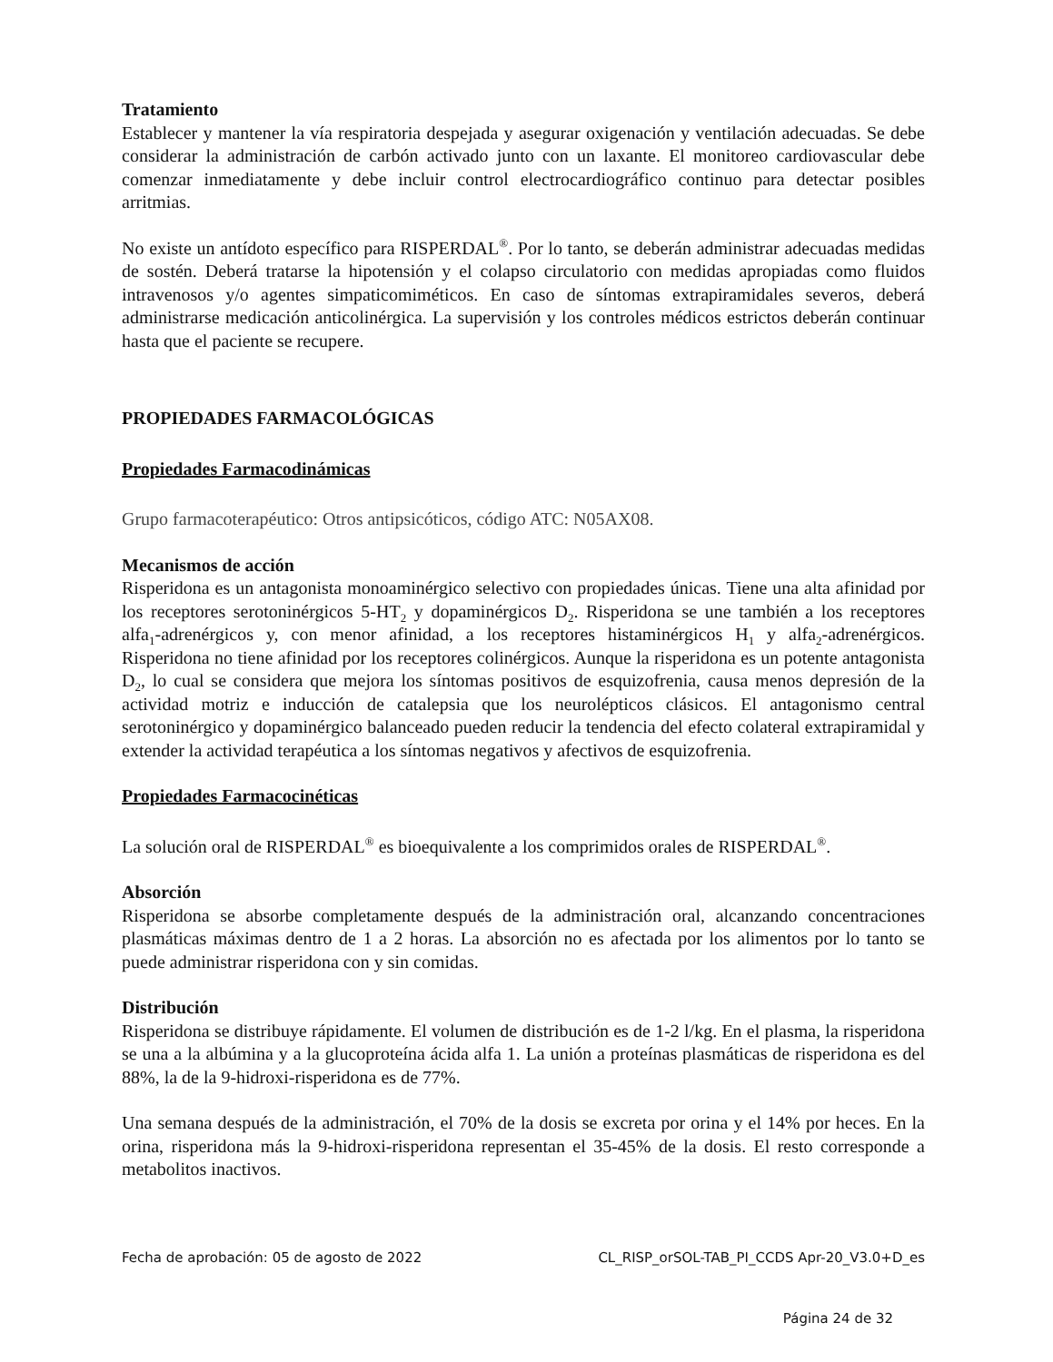Tratamiento
Establecer y mantener la vía respiratoria despejada y asegurar oxigenación y ventilación adecuadas. Se debe considerar la administración de carbón activado junto con un laxante. El monitoreo cardiovascular debe comenzar inmediatamente y debe incluir control electrocardiográfico continuo para detectar posibles arritmias.
No existe un antídoto específico para RISPERDAL<sup>®</sup>. Por lo tanto, se deberán administrar adecuadas medidas de sostén. Deberá tratarse la hipotensión y el colapso circulatorio con medidas apropiadas como fluidos intravenosos y/o agentes simpaticomiméticos. En caso de síntomas extrapiramidales severos, deberá administrarse medicación anticolinérgica. La supervisión y los controles médicos estrictos deberán continuar hasta que el paciente se recupere.
PROPIEDADES FARMACOLÓGICAS
Propiedades Farmacodinámicas
Grupo farmacoterapéutico: Otros antipsicóticos, código ATC: N05AX08.
Mecanismos de acción
Risperidona es un antagonista monoaminérgico selectivo con propiedades únicas. Tiene una alta afinidad por los receptores serotoninérgicos 5-HT<sub>2</sub> y dopaminérgicos D<sub>2</sub>. Risperidona se une también a los receptores alfa<sub>1</sub>-adrenérgicos y, con menor afinidad, a los receptores histaminérgicos H<sub>1</sub> y alfa<sub>2</sub>-adrenérgicos. Risperidona no tiene afinidad por los receptores colinérgicos. Aunque la risperidona es un potente antagonista D<sub>2</sub>, lo cual se considera que mejora los síntomas positivos de esquizofrenia, causa menos depresión de la actividad motriz e inducción de catalepsia que los neurolépticos clásicos. El antagonismo central serotoninérgico y dopaminérgico balanceado pueden reducir la tendencia del efecto colateral extrapiramidal y extender la actividad terapéutica a los síntomas negativos y afectivos de esquizofrenia.
Propiedades Farmacocinéticas
La solución oral de RISPERDAL<sup>®</sup> es bioequivalente a los comprimidos orales de RISPERDAL<sup>®</sup>.
Absorción
Risperidona se absorbe completamente después de la administración oral, alcanzando concentraciones plasmáticas máximas dentro de 1 a 2 horas. La absorción no es afectada por los alimentos por lo tanto se puede administrar risperidona con y sin comidas.
Distribución
Risperidona se distribuye rápidamente. El volumen de distribución es de 1-2 l/kg. En el plasma, la risperidona se una a la albúmina y a la glucoproteína ácida alfa 1. La unión a proteínas plasmáticas de risperidona es del 88%, la de la 9-hidroxi-risperidona es de 77%.
Una semana después de la administración, el 70% de la dosis se excreta por orina y el 14% por heces. En la orina, risperidona más la 9-hidroxi-risperidona representan el 35-45% de la dosis. El resto corresponde a metabolitos inactivos.
Fecha de aprobación: 05 de agosto de 2022 CL_RISP_orSOL-TAB_PI_CCDS Apr-20_V3.0+D_es
Página 24 de 32